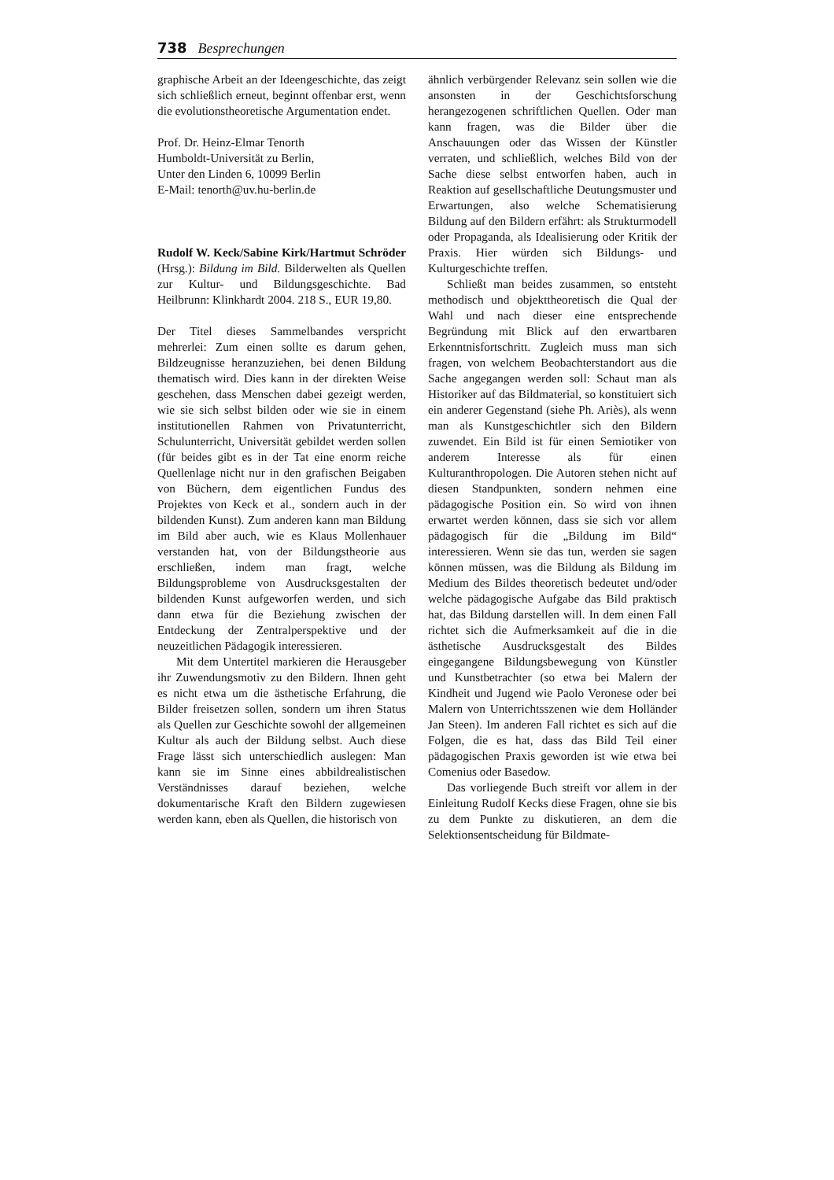738 Besprechungen
graphische Arbeit an der Ideengeschichte, das zeigt sich schließlich erneut, beginnt offenbar erst, wenn die evolutionstheoretische Argumentation endet.
Prof. Dr. Heinz-Elmar Tenorth
Humboldt-Universität zu Berlin,
Unter den Linden 6, 10099 Berlin
E-Mail: tenorth@uv.hu-berlin.de
Rudolf W. Keck/Sabine Kirk/Hartmut Schröder (Hrsg.): Bildung im Bild. Bilderwelten als Quellen zur Kultur- und Bildungsgeschichte. Bad Heilbrunn: Klinkhardt 2004. 218 S., EUR 19,80.
Der Titel dieses Sammelbandes verspricht mehrerlei: Zum einen sollte es darum gehen, Bildzeugnisse heranzuziehen, bei denen Bildung thematisch wird. Dies kann in der direkten Weise geschehen, dass Menschen dabei gezeigt werden, wie sie sich selbst bilden oder wie sie in einem institutionellen Rahmen von Privatunterricht, Schulunterricht, Universität gebildet werden sollen (für beides gibt es in der Tat eine enorm reiche Quellenlage nicht nur in den grafischen Beigaben von Büchern, dem eigentlichen Fundus des Projektes von Keck et al., sondern auch in der bildenden Kunst). Zum anderen kann man Bildung im Bild aber auch, wie es Klaus Mollenhauer verstanden hat, von der Bildungstheorie aus erschließen, indem man fragt, welche Bildungsprobleme von Ausdrucksgestalten der bildenden Kunst aufgeworfen werden, und sich dann etwa für die Beziehung zwischen der Entdeckung der Zentralperspektive und der neuzeitlichen Pädagogik interessieren.
Mit dem Untertitel markieren die Herausgeber ihr Zuwendungsmotiv zu den Bildern. Ihnen geht es nicht etwa um die ästhetische Erfahrung, die Bilder freisetzen sollen, sondern um ihren Status als Quellen zur Geschichte sowohl der allgemeinen Kultur als auch der Bildung selbst. Auch diese Frage lässt sich unterschiedlich auslegen: Man kann sie im Sinne eines abbildrealistischen Verständnisses darauf beziehen, welche dokumentarische Kraft den Bildern zugewiesen werden kann, eben als Quellen, die historisch von
ähnlich verbürgender Relevanz sein sollen wie die ansonsten in der Geschichtsforschung herangezogenen schriftlichen Quellen. Oder man kann fragen, was die Bilder über die Anschauungen oder das Wissen der Künstler verraten, und schließlich, welches Bild von der Sache diese selbst entworfen haben, auch in Reaktion auf gesellschaftliche Deutungsmuster und Erwartungen, also welche Schematisierung Bildung auf den Bildern erfährt: als Strukturmodell oder Propaganda, als Idealisierung oder Kritik der Praxis. Hier würden sich Bildungs- und Kulturgeschichte treffen.
Schließt man beides zusammen, so entsteht methodisch und objekttheoretisch die Qual der Wahl und nach dieser eine entsprechende Begründung mit Blick auf den erwartbaren Erkenntnisfortschritt. Zugleich muss man sich fragen, von welchem Beobachterstandort aus die Sache angegangen werden soll: Schaut man als Historiker auf das Bildmaterial, so konstituiert sich ein anderer Gegenstand (siehe Ph. Ariès), als wenn man als Kunstgeschichtler sich den Bildern zuwendet. Ein Bild ist für einen Semiotiker von anderem Interesse als für einen Kulturanthropologen. Die Autoren stehen nicht auf diesen Standpunkten, sondern nehmen eine pädagogische Position ein. So wird von ihnen erwartet werden können, dass sie sich vor allem pädagogisch für die „Bildung im Bild“ interessieren. Wenn sie das tun, werden sie sagen können müssen, was die Bildung als Bildung im Medium des Bildes theoretisch bedeutet und/oder welche pädagogische Aufgabe das Bild praktisch hat, das Bildung darstellen will. In dem einen Fall richtet sich die Aufmerksamkeit auf die in die ästhetische Ausdrucksgestalt des Bildes eingegangene Bildungsbewegung von Künstler und Kunstbetrachter (so etwa bei Malern der Kindheit und Jugend wie Paolo Veronese oder bei Malern von Unterrichtsszenen wie dem Holländer Jan Steen). Im anderen Fall richtet es sich auf die Folgen, die es hat, dass das Bild Teil einer pädagogischen Praxis geworden ist wie etwa bei Comenius oder Basedow.
Das vorliegende Buch streift vor allem in der Einleitung Rudolf Kecks diese Fragen, ohne sie bis zu dem Punkte zu diskutieren, an dem die Selektionsentscheidung für Bildmate-